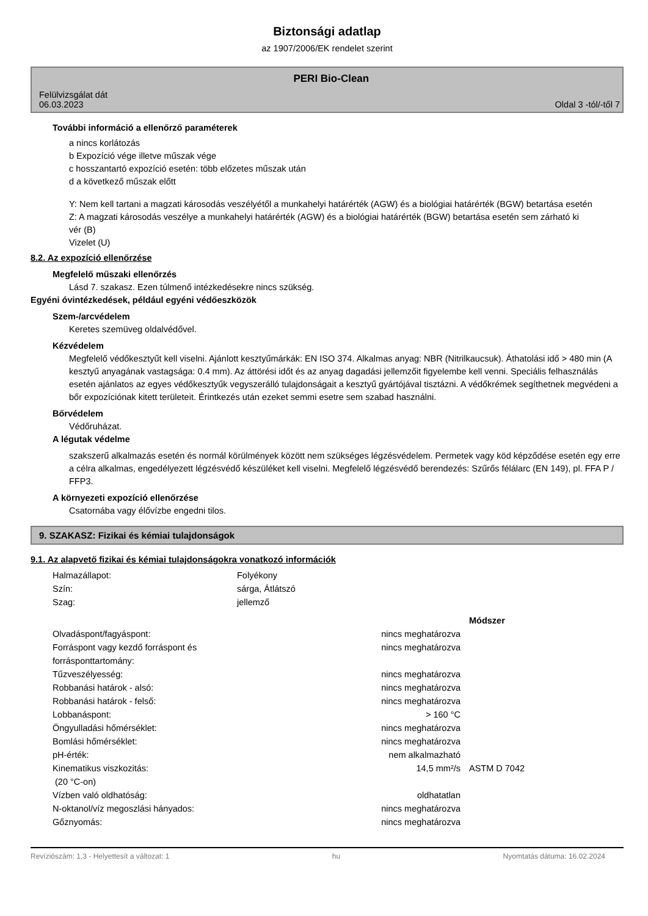Biztonsági adatlap
az 1907/2006/EK rendelet szerint
Felülvizsgálat dát
06.03.2023
PERI Bio-Clean
Oldal 3 -tól/-től 7
További információ a ellenőrző paraméterek
a nincs korlátozás
b Expozíció vége illetve műszak vége
c hosszantartó expozíció esetén: több előzetes műszak után
d a következő műszak előtt
Y: Nem kell tartani a magzati károsodás veszélyétől a munkahelyi határérték (AGW) és a biológiai határérték (BGW) betartása esetén
Z: A magzati károsodás veszélye a munkahelyi határérték (AGW) és a biológiai határérték (BGW) betartása esetén sem zárható ki
vér (B)
Vizelet (U)
8.2. Az expozíció ellenőrzése
Megfelelő műszaki ellenőrzés
Lásd 7. szakasz. Ezen túlmenő intézkedésekre nincs szükség.
Egyéni óvintézkedések, például egyéni védőeszközök
Szem-/arcvédelem
Keretes szemüveg oldalvédővel.
Kézvédelem
Megfelelő védőkesztyűt kell viselni. Ajánlott kesztyűmárkák: EN ISO 374. Alkalmas anyag: NBR (Nitrilkaucsuk). Áthatolási idő > 480 min (A kesztyű anyagának vastagsága: 0.4 mm). Az áttörési időt és az anyag dagadási jellemzőit figyelembe kell venni. Speciális felhasználás esetén ajánlatos az egyes védőkesztyűk vegyszerálló tulajdonságait a kesztyű gyártójával tisztázni. A védőkrémek segíthetnek megvédeni a bőr expozíciónak kitett területeit. Érintkezés után ezeket semmi esetre sem szabad használni.
Bőrvédelem
Védőruházat.
A légutak védelme
szakszerű alkalmazás esetén és normál körülmények között nem szükséges légzésvédelem. Permetek vagy köd képződése esetén egy erre a célra alkalmas, engedélyezett légzésvédő készüléket kell viselni. Megfelelő légzésvédő berendezés: Szűrős félálarc (EN 149), pl. FFA P / FFP3.
A környezeti expozíció ellenőrzése
Csatornába vagy élővízbe engedni tilos.
9. SZAKASZ: Fizikai és kémiai tulajdonságok
9.1. Az alapvető fizikai és kémiai tulajdonságokra vonatkozó információk
| Halmazállapot: | Folyékony |
| Szín: | sárga, Átlátszó |
| Szag: | jellemző |
| | | Módszer |
| Olvadáspont/fagyáspont: | nincs meghatározva | |
| Forráspont vagy kezdő forráspont és forrásponttartomány: | nincs meghatározva | |
| Tűzveszélyesség: | nincs meghatározva | |
| Robbanási határok - alsó: | nincs meghatározva | |
| Robbanási határok - felső: | nincs meghatározva | |
| Lobbanáspont: | > 160 °C | |
| Öngyulladási hőmérséklet: | nincs meghatározva | |
| Bomlási hőmérséklet: | nincs meghatározva | |
| pH-érték: | nem alkalmazható | |
| Kinematikus viszkozitás: (20 °C-on) | 14,5 mm²/s | ASTM D 7042 |
| Vízben való oldhatóság: | oldhatatlan | |
| N-oktanol/víz megoszlási hányados: | nincs meghatározva | |
| Gőznyomás: | nincs meghatározva | |
Revíziószám: 1,3 - Helyettesít a változat: 1 hu Nyomtatás dátuma: 16.02.2024